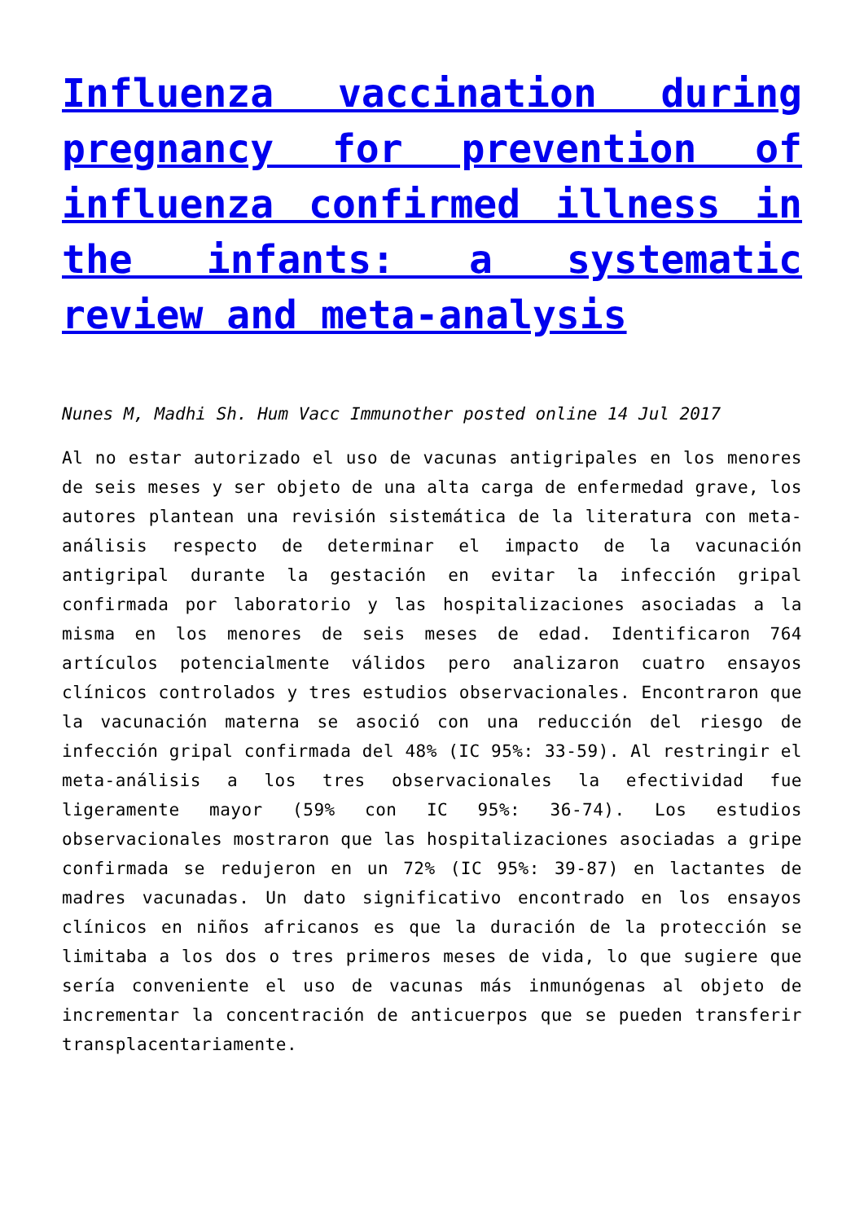Influenza vaccination during pregnancy for prevention of influenza confirmed illness in the infants: a systematic review and meta-analysis
Nunes M, Madhi Sh. Hum Vacc Immunother posted online 14 Jul 2017
Al no estar autorizado el uso de vacunas antigripales en los menores de seis meses y ser objeto de una alta carga de enfermedad grave, los autores plantean una revisión sistemática de la literatura con meta-análisis respecto de determinar el impacto de la vacunación antigripal durante la gestación en evitar la infección gripal confirmada por laboratorio y las hospitalizaciones asociadas a la misma en los menores de seis meses de edad. Identificaron 764 artículos potencialmente válidos pero analizaron cuatro ensayos clínicos controlados y tres estudios observacionales. Encontraron que la vacunación materna se asoció con una reducción del riesgo de infección gripal confirmada del 48% (IC 95%: 33-59). Al restringir el meta-análisis a los tres observacionales la efectividad fue ligeramente mayor (59% con IC 95%: 36-74). Los estudios observacionales mostraron que las hospitalizaciones asociadas a gripe confirmada se redujeron en un 72% (IC 95%: 39-87) en lactantes de madres vacunadas. Un dato significativo encontrado en los ensayos clínicos en niños africanos es que la duración de la protección se limitaba a los dos o tres primeros meses de vida, lo que sugiere que sería conveniente el uso de vacunas más inmunógenas al objeto de incrementar la concentración de anticuerpos que se pueden transferir transplacentariamente.